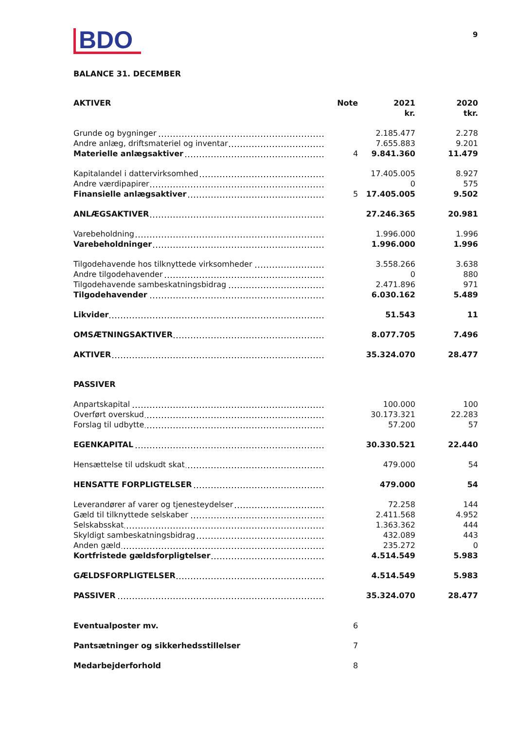BDO 9
BALANCE 31. DECEMBER
| AKTIVER | Note | 2021 kr. | 2020 tkr. |
| --- | --- | --- | --- |
| Grunde og bygninger | | 2.185.477 | 2.278 |
| Andre anlæg, driftsmateriel og inventar | | 7.655.883 | 9.201 |
| Materielle anlægsaktiver | 4 | 9.841.360 | 11.479 |
| Kapitalandel i dattervirksomhed | | 17.405.005 | 8.927 |
| Andre værdipapirer | | 0 | 575 |
| Finansielle anlægsaktiver | 5 | 17.405.005 | 9.502 |
| ANLÆGSAKTIVER | | 27.246.365 | 20.981 |
| Varebeholdning | | 1.996.000 | 1.996 |
| Varebeholdninger | | 1.996.000 | 1.996 |
| Tilgodehavende hos tilknyttede virksomheder | | 3.558.266 | 3.638 |
| Andre tilgodehavender | | 0 | 880 |
| Tilgodehavende sambeskatningsbidrag | | 2.471.896 | 971 |
| Tilgodehavender | | 6.030.162 | 5.489 |
| Likvider | | 51.543 | 11 |
| OMSÆTNINGSAKTIVER | | 8.077.705 | 7.496 |
| AKTIVER | | 35.324.070 | 28.477 |
| PASSIVER | | | |
| Anpartskapital | | 100.000 | 100 |
| Overført overskud | | 30.173.321 | 22.283 |
| Forslag til udbytte | | 57.200 | 57 |
| EGENKAPITAL | | 30.330.521 | 22.440 |
| Hensættelse til udskudt skat | | 479.000 | 54 |
| HENSATTE FORPLIGTELSER | | 479.000 | 54 |
| Leverandører af varer og tjenesteydelser | | 72.258 | 144 |
| Gæld til tilknyttede selskaber | | 2.411.568 | 4.952 |
| Selskabsskat | | 1.363.362 | 444 |
| Skyldigt sambeskatningsbidrag | | 432.089 | 443 |
| Anden gæld | | 235.272 | 0 |
| Kortfristede gældsforpligtelser | | 4.514.549 | 5.983 |
| GÆLDSFORPLIGTELSER | | 4.514.549 | 5.983 |
| PASSIVER | | 35.324.070 | 28.477 |
| Eventualposter mv. | 6 | | |
| Pantsætninger og sikkerhedsstillelser | 7 | | |
| Medarbejderforhold | 8 | | |